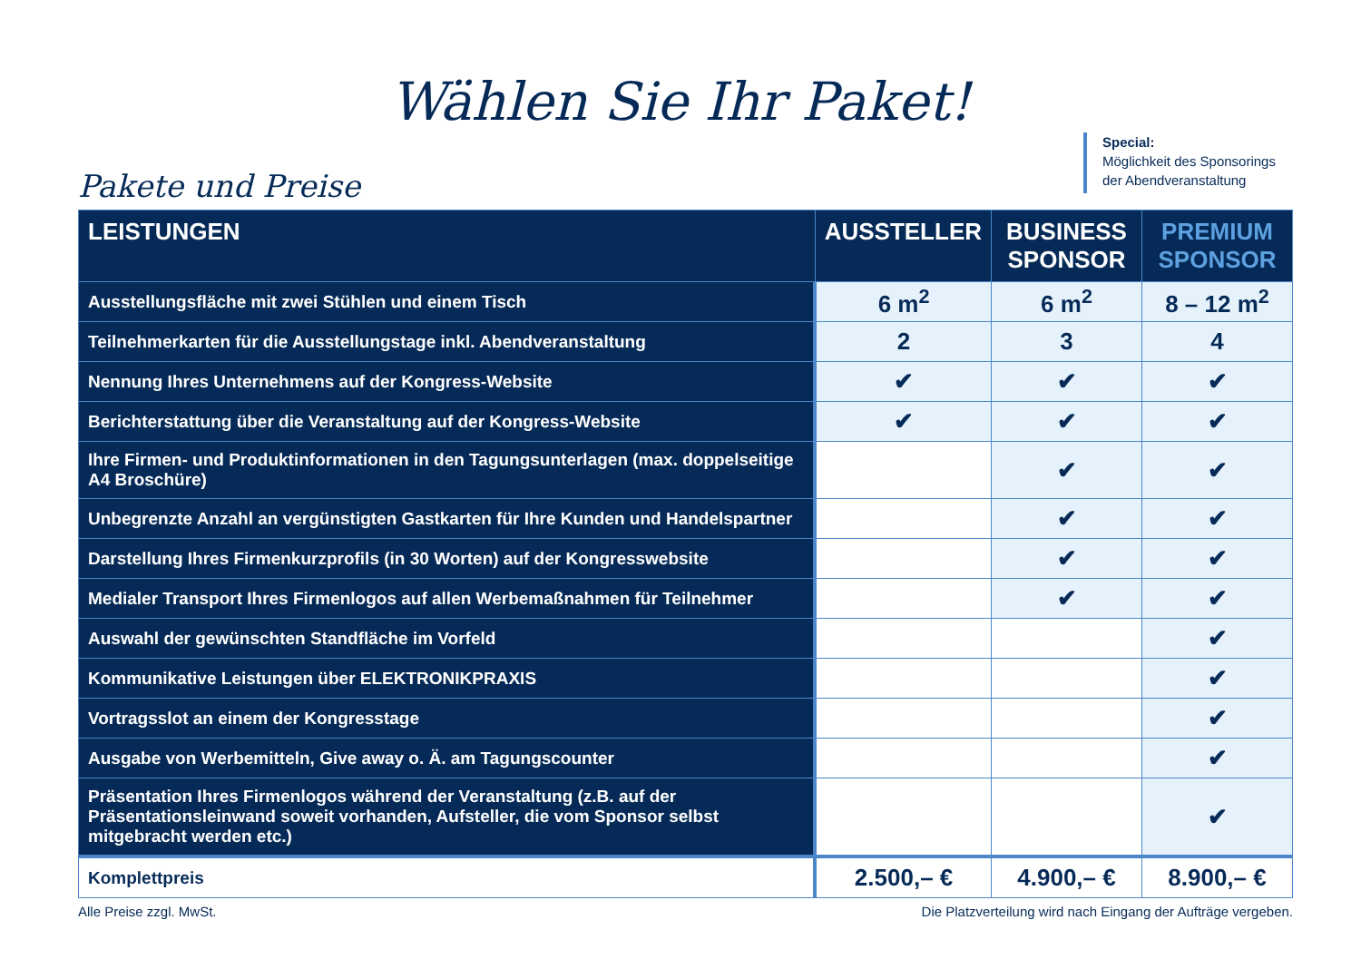Wählen Sie Ihr Paket!
Pakete und Preise
Special:
Möglichkeit des Sponsorings der Abendveranstaltung
| LEISTUNGEN | AUSSTELLER | BUSINESS SPONSOR | PREMIUM SPONSOR |
| --- | --- | --- | --- |
| Ausstellungsfläche mit zwei Stühlen und einem Tisch | 6 m<sup>2</sup> | 6 m<sup>2</sup> | 8 – 12 m<sup>2</sup> |
| Teilnehmerkarten für die Ausstellungstage inkl. Abendveranstaltung | 2 | 3 | 4 |
| Nennung Ihres Unternehmens auf der Kongress-Website | ✔ | ✔ | ✔ |
| Berichterstattung über die Veranstaltung auf der Kongress-Website | ✔ | ✔ | ✔ |
| Ihre Firmen- und Produktinformationen in den Tagungsunterlagen (max. doppelseitige A4 Broschüre) | | ✔ | ✔ |
| Unbegrenzte Anzahl an vergünstigten Gastkarten für Ihre Kunden und Handelspartner | | ✔ | ✔ |
| Darstellung Ihres Firmenkurzprofils (in 30 Worten) auf der Kongresswebsite | | ✔ | ✔ |
| Medialer Transport Ihres Firmenlogos auf allen Werbemaßnahmen für Teilnehmer | | ✔ | ✔ |
| Auswahl der gewünschten Standfläche im Vorfeld | | | ✔ |
| Kommunikative Leistungen über ELEKTRONIKPRAXIS | | | ✔ |
| Vortragsslot an einem der Kongresstage | | | ✔ |
| Ausgabe von Werbemitteln, Give away o. Ä. am Tagungscounter | | | ✔ |
| Präsentation Ihres Firmenlogos während der Veranstaltung (z.B. auf der Präsentationsleinwand soweit vorhanden, Aufsteller, die vom Sponsor selbst mitgebracht werden etc.) | | | ✔ |
| Komplettpreis | 2.500,– € | 4.900,– € | 8.900,– € |
Alle Preise zzgl. MwSt. Die Platzverteilung wird nach Eingang der Aufträge vergeben.